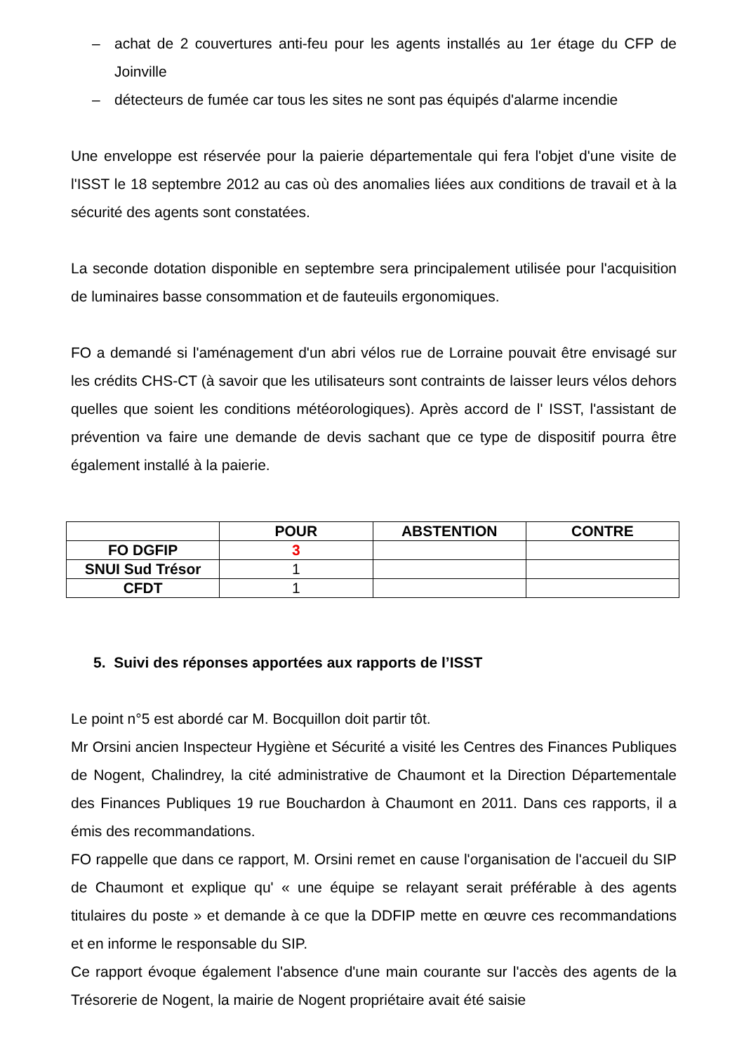– achat de 2 couvertures anti-feu pour les agents installés au 1er étage du CFP de Joinville
– détecteurs de fumée car tous les sites ne sont pas équipés d'alarme incendie
Une enveloppe est réservée pour la paierie départementale qui fera l'objet d'une visite de l'ISST le 18 septembre 2012 au cas où des anomalies liées aux conditions de travail et à la sécurité des agents sont constatées.
La seconde dotation disponible en septembre sera principalement utilisée pour l'acquisition de luminaires basse consommation et de fauteuils ergonomiques.
FO a demandé si l'aménagement d'un abri vélos rue de Lorraine pouvait être envisagé sur les crédits CHS-CT (à savoir que les utilisateurs sont contraints de laisser leurs vélos dehors quelles que soient les conditions météorologiques). Après accord de l' ISST, l'assistant de prévention va faire une demande de devis sachant que ce type de dispositif pourra être également installé à la paierie.
| | POUR | ABSTENTION | CONTRE |
| --- | --- | --- | --- |
| FO DGFIP | 3 | | |
| SNUI Sud Trésor | 1 | | |
| CFDT | 1 | | |
5. Suivi des réponses apportées aux rapports de l’ISST
Le point n°5 est abordé car M. Bocquillon doit partir tôt.
Mr Orsini ancien Inspecteur Hygiène et Sécurité a visité les Centres des Finances Publiques de Nogent, Chalindrey, la cité administrative de Chaumont et la Direction Départementale des Finances Publiques 19 rue Bouchardon à Chaumont en 2011. Dans ces rapports, il a émis des recommandations.
FO rappelle que dans ce rapport, M. Orsini remet en cause l'organisation de l'accueil du SIP de Chaumont et explique qu' « une équipe se relayant serait préférable à des agents titulaires du poste » et demande à ce que la DDFIP mette en œuvre ces recommandations et en informe le responsable du SIP.
Ce rapport évoque également l'absence d'une main courante sur l'accès des agents de la Trésorerie de Nogent, la mairie de Nogent propriétaire avait été saisie